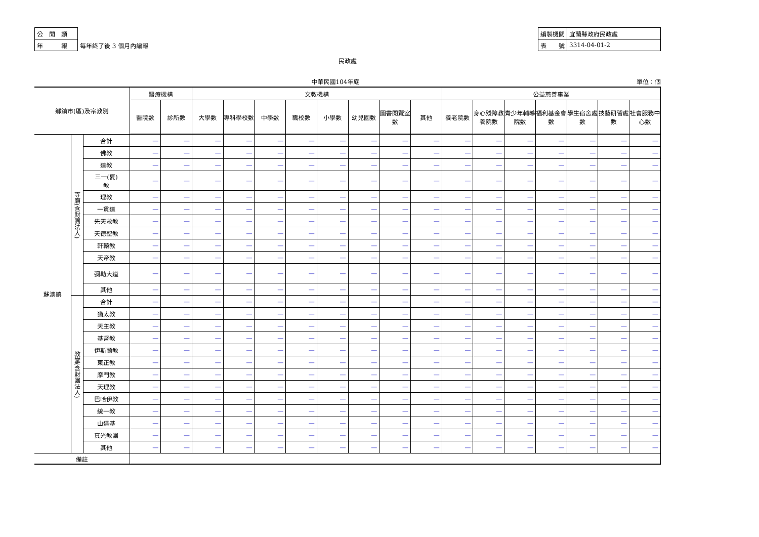| 公 開 類 | |
| 年 報 | 每年終了後 3 個月內編報 |
| 編製機關 | 宜蘭縣政府民政處 |
| 表 號 | 3314-04-01-2 |
民政處
中華民國104年底 單位：個
| 鄉鎮市(區)及宗教別 | | | 醫療機構 | | 文教機構 | | | | | | | | 公益慈善事業 | | | | | | |
| --- | --- | --- | --- | --- | --- | --- | --- | --- | --- | --- | --- | --- | --- | --- | --- | --- | --- | --- | --- |
| | | | 醫院數 | 診所數 | 大學數 | 專科學校數 | 中學數 | 職校數 | 小學數 | 幼兒園數 | 圖書閱覽室數 | 其他 | 養老院數 | 身心殘障教養院數 | 青少年輔導院數 | 福利基金會數 | 學生宿舍處數 | 技藝研習處數 | 社會服務中心數 |
| 蘇澳鎮 | 寺廟(含財團法人) | 合計 | — | — | — | — | — | — | — | — | — | — | — | — | — | — | — | — | — |
| | | 佛教 | — | — | — | — | — | — | — | — | — | — | — | — | — | — | — | — | — |
| | | 道教 | — | — | — | — | — | — | — | — | — | — | — | — | — | — | — | — | — |
| | | 三一(夏) 教 | — | — | — | — | — | — | — | — | — | — | — | — | — | — | — | — | — |
| | | 理教 | — | — | — | — | — | — | — | — | — | — | — | — | — | — | — | — | — |
| | | 一貫道 | — | — | — | — | — | — | — | — | — | — | — | — | — | — | — | — | — |
| | | 先天救教 | — | — | — | — | — | — | — | — | — | — | — | — | — | — | — | — | — |
| | | 天德聖教 | — | — | — | — | — | — | — | — | — | — | — | — | — | — | — | — | — |
| | | 軒轅教 | — | — | — | — | — | — | — | — | — | — | — | — | — | — | — | — | — |
| | | 天帝教 | — | — | — | — | — | — | — | — | — | — | — | — | — | — | — | — | — |
| | | 彌勒大道 | — | — | — | — | — | — | — | — | — | — | — | — | — | — | — | — | — |
| | | 其他 | — | — | — | — | — | — | — | — | — | — | — | — | — | — | — | — | — |
| | 教堂(含財團法人) | 合計 | — | — | — | — | — | — | — | — | — | — | — | — | — | — | — | — | — |
| | | 猶太教 | — | — | — | — | — | — | — | — | — | — | — | — | — | — | — | — | — |
| | | 天主教 | — | — | — | — | — | — | — | — | — | — | — | — | — | — | — | — | — |
| | | 基督教 | — | — | — | — | — | — | — | — | — | — | — | — | — | — | — | — | — |
| | | 伊斯蘭教 | — | — | — | — | — | — | — | — | — | — | — | — | — | — | — | — | — |
| | | 東正教 | — | — | — | — | — | — | — | — | — | — | — | — | — | — | — | — | — |
| | | 摩門教 | — | — | — | — | — | — | — | — | — | — | — | — | — | — | — | — | — |
| | | 天理教 | — | — | — | — | — | — | — | — | — | — | — | — | — | — | — | — | — |
| | | 巴哈伊教 | — | — | — | — | — | — | — | — | — | — | — | — | — | — | — | — | — |
| | | 統一教 | — | — | — | — | — | — | — | — | — | — | — | — | — | — | — | — | — |
| | | 山達基 | — | — | — | — | — | — | — | — | — | — | — | — | — | — | — | — | — |
| | | 真光教團 | — | — | — | — | — | — | — | — | — | — | — | — | — | — | — | — | — |
| | | 其他 | — | — | — | — | — | — | — | — | — | — | — | — | — | — | — | — | — |
| 備註 | | | | | | | | | | | | | | | | | | | |